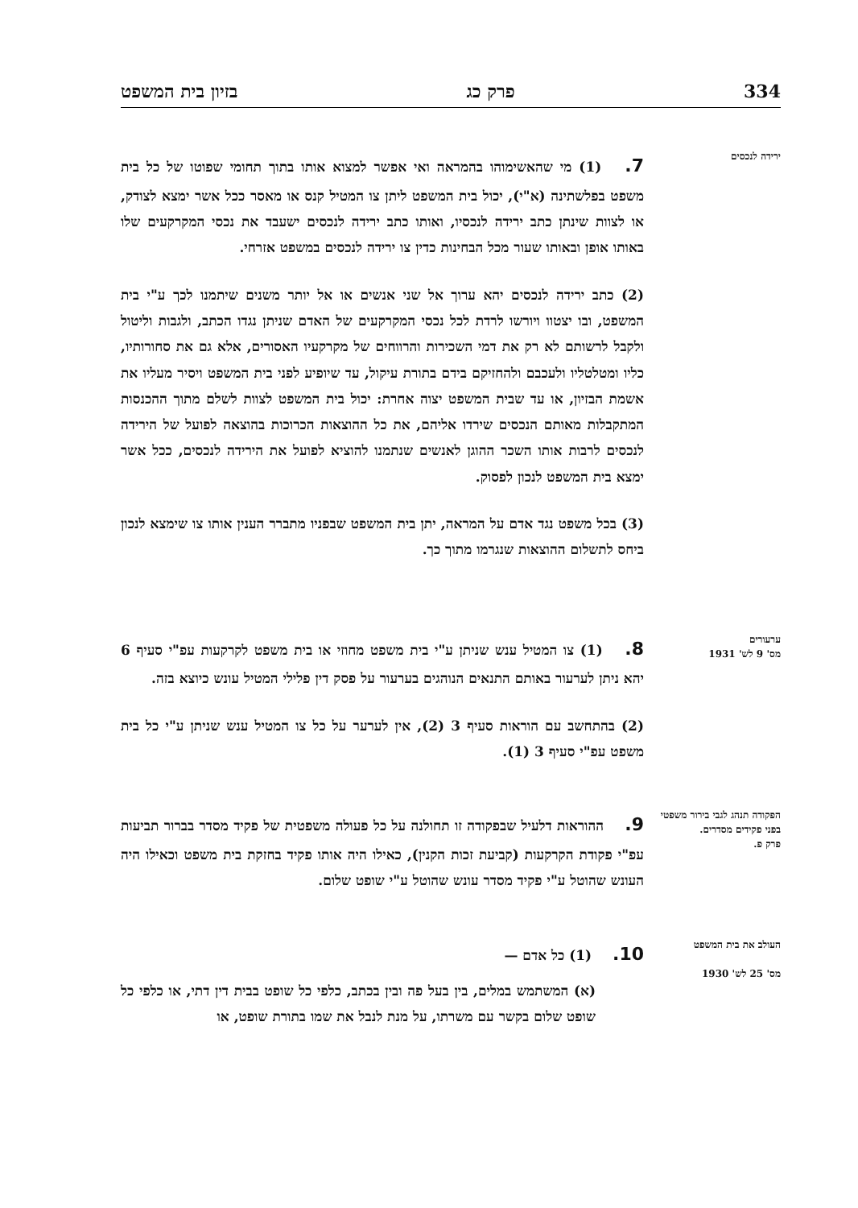334 פרק כג בזיון בית המשפט
ירידה לנכסים
7. (1) מי שהאשימוהו בהמראה ואי אפשר למצוא אותו בתוך תחומי שפוטו של כל בית משפט בפלשתינה (א"י), יכול בית המשפט ליתן צו המטיל קנס או מאסר ככל אשר ימצא לצודק, או לצוות שינתן כתב ירידה לנכסיו, ואותו כתב ירידה לנכסים ישעבד את נכסי המקרקעים שלו באותו אופן ובאותו שעור מכל הבחינות כדין צו ירידה לנכסים במשפט אזרחי.
(2) כתב ירידה לנכסים יהא ערוך אל שני אנשים או אל יותר משנים שיתמנו לכך ע"י בית המשפט, ובו יצטוו ויורשו לרדת לכל נכסי המקרקעים של האדם שניתן נגדו הכתב, ולגבות וליטול ולקבל לרשותם לא רק את דמי השכירות והרווחים של מקרקעיו האסורים, אלא גם את סחורותיו, כליו ומטלטליו ולעכבם ולהחזיקם בידם בתורת עיקול, עד שיופיע לפני בית המשפט ויסיר מעליו את אשמת הבזיון, או עד שבית המשפט יצוה אחרת: יכול בית המשפט לצוות לשלם מתוך ההכנסות המתקבלות מאותם הנכסים שירדו אליהם, את כל ההוצאות הכרוכות בהוצאה לפועל של הירידה לנכסים לרבות אותו השכר ההוגן לאנשים שנתמנו להוציא לפועל את הירידה לנכסים, ככל אשר ימצא בית המשפט לנכון לפסוק.
(3) בכל משפט נגד אדם על המראה, יתן בית המשפט שבפניו מתברר הענין אותו צו שימצא לנכון ביחס לתשלום ההוצאות שנגרמו מתוך כך.
ערעורים
מס' 9 לש' 1931
8. (1) צו המטיל ענש שניתן ע"י בית משפט מחוזי או בית משפט לקרקעות עפ"י סעיף 6 יהא ניתן לערעור באותם התנאים הנוהגים בערעור על פסק דין פלילי המטיל עונש כיוצא בזה.
(2) בהתחשב עם הוראות סעיף 3 (2), אין לערער על כל צו המטיל ענש שניתן ע"י כל בית משפט עפ"י סעיף 3 (1).
הפקודה תנהג לגבי בירור משפטי בפני פקידים מסדרים.
פרק פ.
9. ההוראות דלעיל שבפקודה זו תחולנה על כל פעולה משפטית של פקיד מסדר בברור תביעות עפ"י פקודת הקרקעות (קביעת זכות הקנין), כאילו היה אותו פקיד בחזקת בית משפט וכאילו היה העונש שהוטל ע"י פקיד מסדר עונש שהוטל ע"י שופט שלום.
העולב את בית המשפט
מס' 25 לש' 1930
10. (1) כל אדם —
(א) המשתמש במלים, בין בעל פה ובין בכתב, כלפי כל שופט בבית דין דתי, או כלפי כל שופט שלום בקשר עם משרתו, על מנת לנבל את שמו בתורת שופט, או